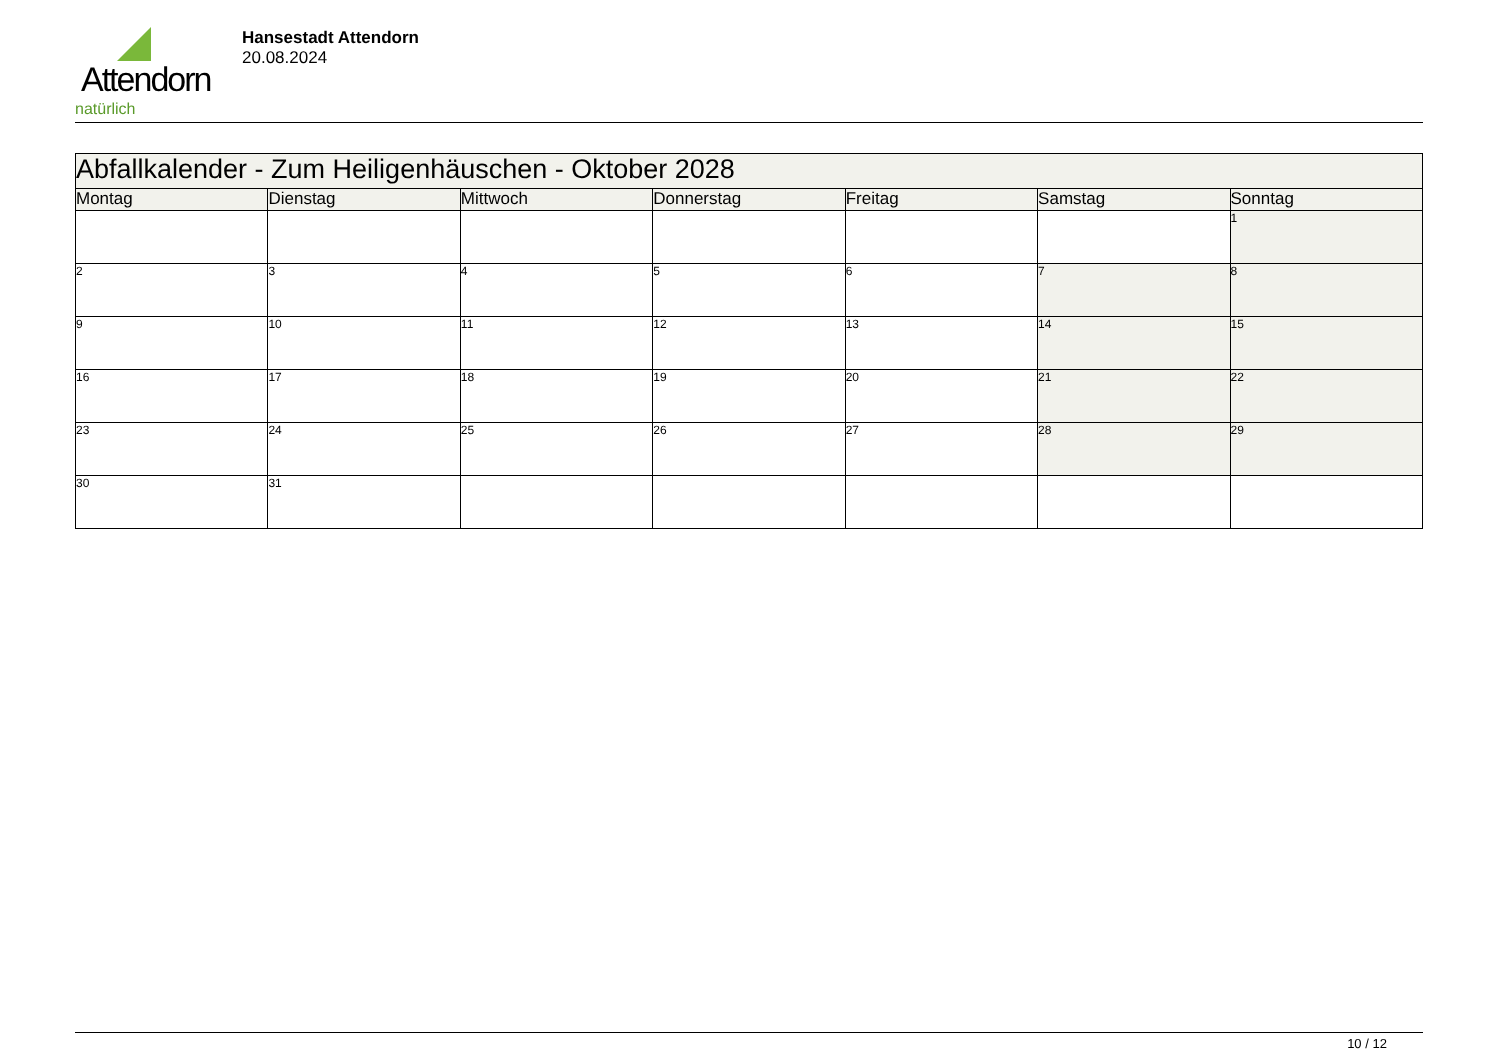Attendorn
natürlich
Hansestadt Attendorn
20.08.2024
| Abfallkalender - Zum Heiligenhäuschen - Oktober 2028 | | | | | | |
| Montag | Dienstag | Mittwoch | Donnerstag | Freitag | Samstag | Sonntag |
| | | | | | | 1 |
| 2 | 3 | 4 | 5 | 6 | 7 | 8 |
| 9 | 10 | 11 | 12 | 13 | 14 | 15 |
| 16 | 17 | 18 | 19 | 20 | 21 | 22 |
| 23 | 24 | 25 | 26 | 27 | 28 | 29 |
| 30 | 31 | | | | | |
10 / 12